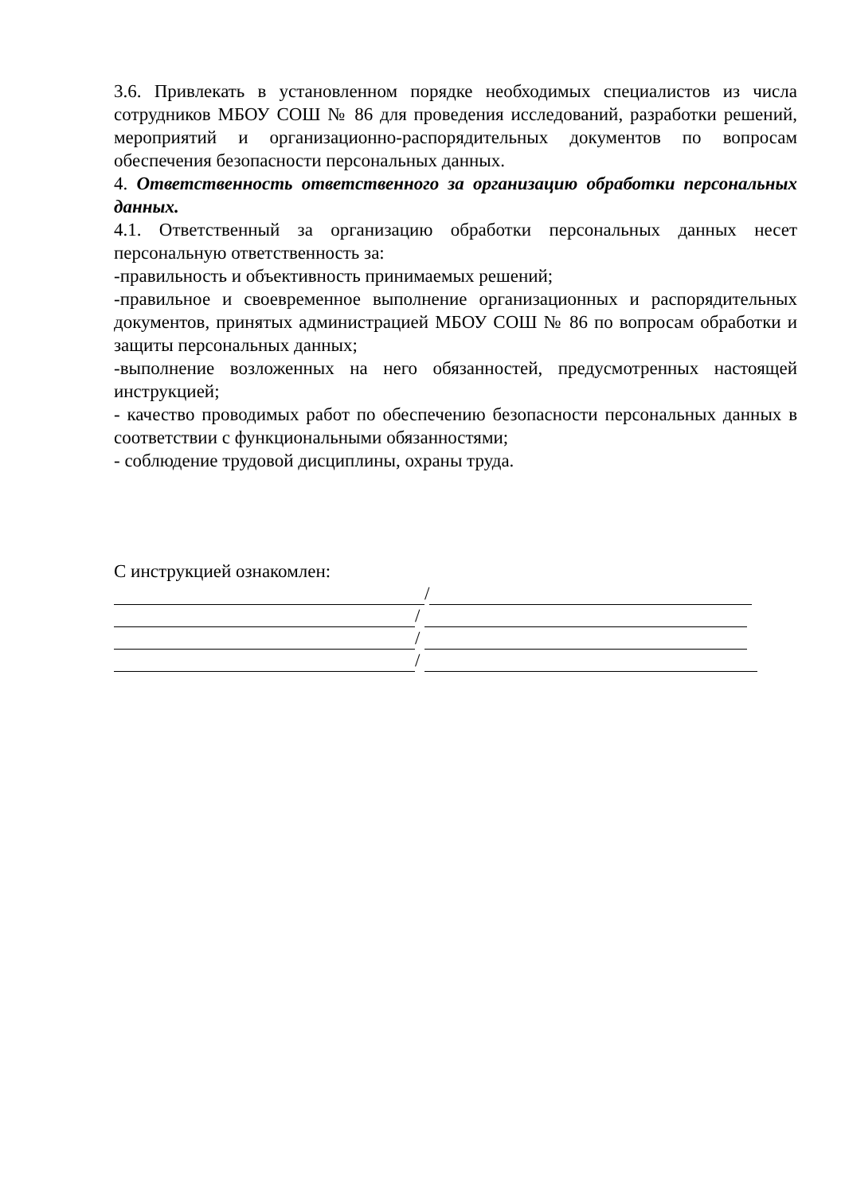3.6. Привлекать в установленном порядке необходимых специалистов из числа сотрудников МБОУ СОШ № 86 для проведения исследований, разработки решений, мероприятий и организационно-распорядительных документов по вопросам обеспечения безопасности персональных данных.
4. Ответственность ответственного за организацию обработки персональных данных.
4.1. Ответственный за организацию обработки персональных данных несет персональную ответственность за:
-правильность и объективность принимаемых решений;
-правильное и своевременное выполнение организационных и распорядительных документов, принятых администрацией МБОУ СОШ № 86 по вопросам обработки и защиты персональных данных;
-выполнение возложенных на него обязанностей, предусмотренных настоящей инструкцией;
- качество проводимых работ по обеспечению безопасности персональных данных в соответствии с функциональными обязанностями;
- соблюдение трудовой дисциплины, охраны труда.
С инструкцией ознакомлен:
/
/
/
/